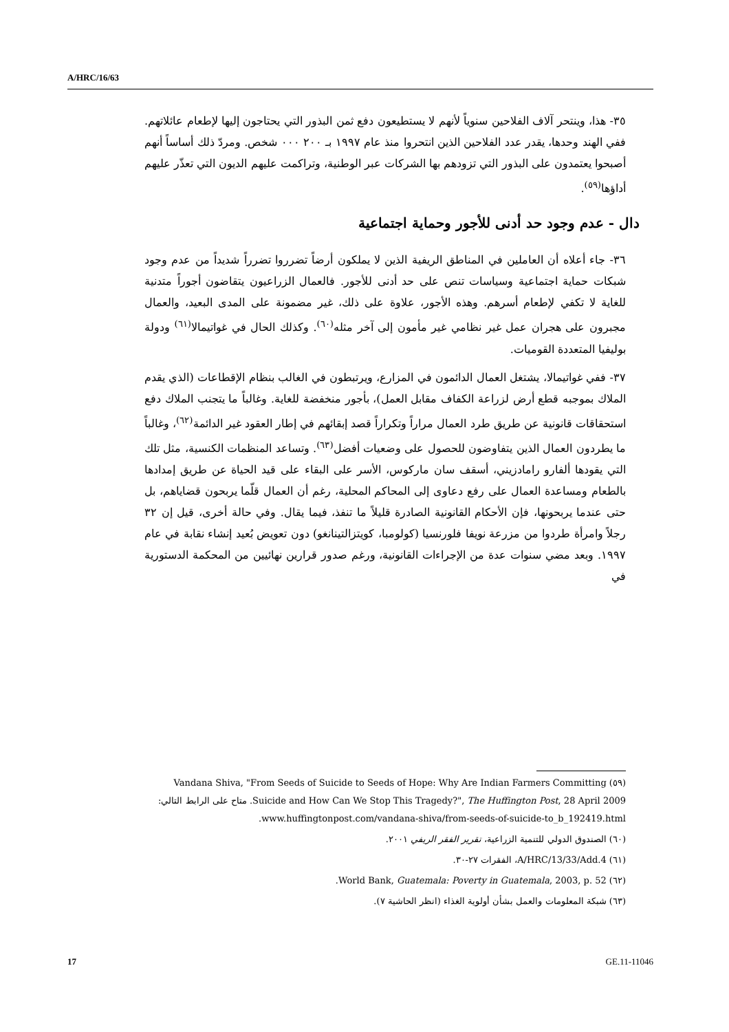A/HRC/16/63
٣٥- هذا، وينتحر آلاف الفلاحين سنوياً لأنهم لا يستطيعون دفع ثمن البذور التي يحتاجون إليها لإطعام عائلاتهم. ففي الهند وحدها، يقدر عدد الفلاحين الذين انتحروا منذ عام ١٩٩٧ بـ ٢٠٠ ٠٠٠ شخص. ومردّ ذلك أساساً أنهم أصبحوا يعتمدون على البذور التي تزودهم بها الشركات عبر الوطنية، وتراكمت عليهم الديون التي تعذّر عليهم أداؤها<sup>(٥٩)</sup>.
دال - عدم وجود حد أدنى للأجور وحماية اجتماعية
٣٦- جاء أعلاه أن العاملين في المناطق الريفية الذين لا يملكون أرضاً تضرروا تضرراً شديداً من عدم وجود شبكات حماية اجتماعية وسياسات تنص على حد أدنى للأجور. فالعمال الزراعيون يتقاضون أجوراً متدنية للغاية لا تكفي لإطعام أسرهم. وهذه الأجور، علاوة على ذلك، غير مضمونة على المدى البعيد، والعمال مجبرون على هجران عمل غير نظامي غير مأمون إلى آخر مثله<sup>(٦٠)</sup>. وكذلك الحال في غواتيمالا<sup>(٦١)</sup> ودولة بوليفيا المتعددة القوميات.
٣٧- ففي غواتيمالا، يشتغل العمال الدائمون في المزارع، ويرتبطون في الغالب بنظام الإقطاعات (الذي يقدم الملاك بموجبه قطع أرض لزراعة الكفاف مقابل العمل)، بأجور منخفضة للغاية. وغالباً ما يتجنب الملاك دفع استحقاقات قانونية عن طريق طرد العمال مراراً وتكراراً قصد إبقائهم في إطار العقود غير الدائمة<sup>(٦٢)</sup>، وغالباً ما يطردون العمال الذين يتفاوضون للحصول على وضعيات أفضل<sup>(٦٣)</sup>. وتساعد المنظمات الكنسية، مثل تلك التي يقودها ألفارو رامادزيني، أسقف سان ماركوس، الأسر على البقاء على قيد الحياة عن طريق إمدادها بالطعام ومساعدة العمال على رفع دعاوى إلى المحاكم المحلية، رغم أن العمال قلّما يربحون قضاياهم، بل حتى عندما يربحونها، فإن الأحكام القانونية الصادرة قليلاً ما تنفذ، فيما يقال. وفي حالة أخرى، قيل إن ٣٢ رجلاً وامرأة طردوا من مزرعة نويفا فلورنسيا (كولومبا، كويتزالتينانغو) دون تعويض بُعيد إنشاء نقابة في عام ١٩٩٧. وبعد مضي سنوات عدة من الإجراءات القانونية، ورغم صدور قرارين نهائيين من المحكمة الدستورية في
(٥٩) Vandana Shiva, "From Seeds of Suicide to Seeds of Hope: Why Are Indian Farmers Committing Suicide and How Can We Stop This Tragedy?", The Huffington Post, 28 April 2009. متاح على الرابط التالي: www.huffingtonpost.com/vandana-shiva/from-seeds-of-suicide-to_b_192419.html.
(٦٠) الصندوق الدولي للتنمية الزراعية، تقرير الفقر الريفي ٢٠٠١.
(٦١) A/HRC/13/33/Add.4، الفقرات ٢٧-٣٠.
(٦٢) World Bank, Guatemala: Poverty in Guatemala, 2003, p. 52.
(٦٣) شبكة المعلومات والعمل بشأن أولوية الغذاء (انظر الحاشية ٧).
17 GE.11-11046